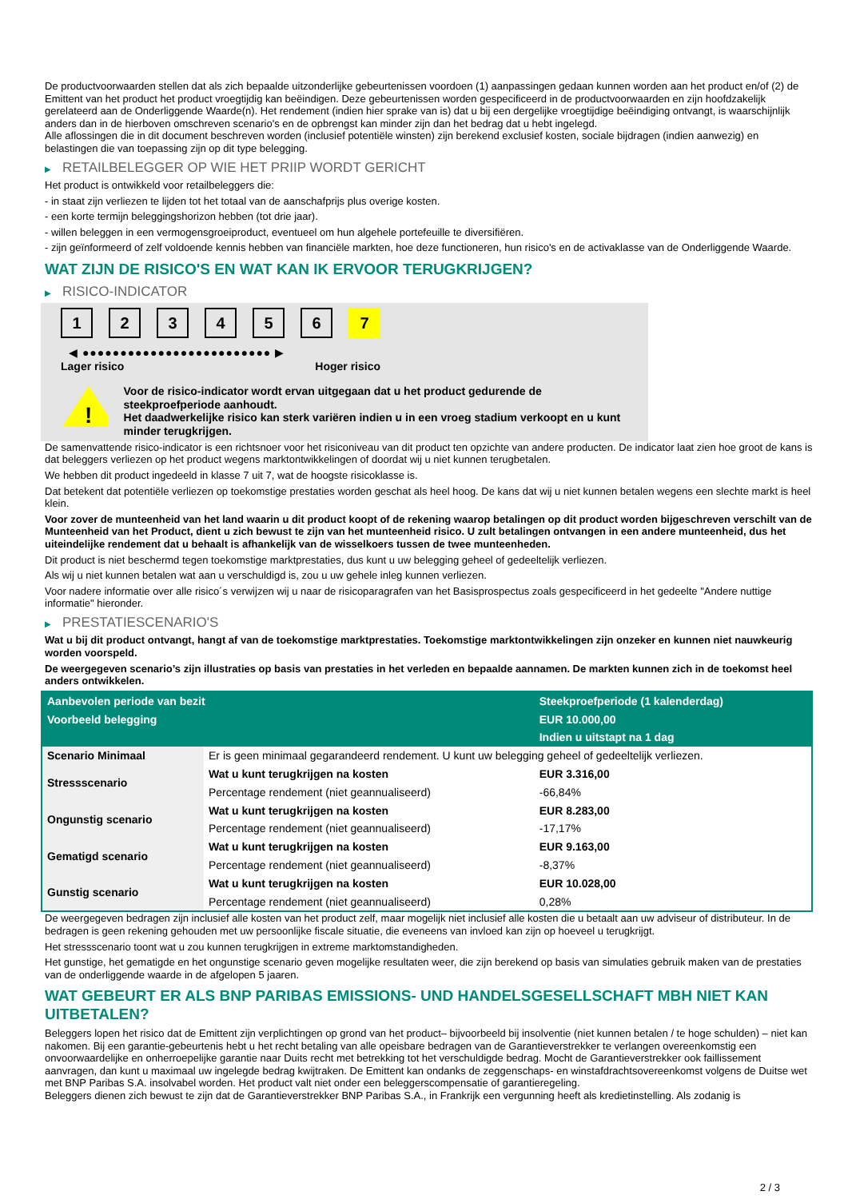De productvoorwaarden stellen dat als zich bepaalde uitzonderlijke gebeurtenissen voordoen (1) aanpassingen gedaan kunnen worden aan het product en/of (2) de Emittent van het product het product vroegtijdig kan beëindigen. Deze gebeurtenissen worden gespecificeerd in de productvoorwaarden en zijn hoofdzakelijk gerelateerd aan de Onderliggende Waarde(n). Het rendement (indien hier sprake van is) dat u bij een dergelijke vroegtijdige beëindiging ontvangt, is waarschijnlijk anders dan in de hierboven omschreven scenario's en de opbrengst kan minder zijn dan het bedrag dat u hebt ingelegd.
Alle aflossingen die in dit document beschreven worden (inclusief potentiële winsten) zijn berekend exclusief kosten, sociale bijdragen (indien aanwezig) en belastingen die van toepassing zijn op dit type belegging.
▶ RETAILBELEGGER OP WIE HET PRIIP WORDT GERICHT
Het product is ontwikkeld voor retailbeleggers die:
- in staat zijn verliezen te lijden tot het totaal van de aanschafprijs plus overige kosten.
- een korte termijn beleggingshorizon hebben (tot drie jaar).
- willen beleggen in een vermogensgroeiproduct, eventueel om hun algehele portefeuille te diversifiëren.
- zijn geïnformeerd of zelf voldoende kennis hebben van financiële markten, hoe deze functioneren, hun risico's en de activaklasse van de Onderliggende Waarde.
WAT ZIJN DE RISICO'S EN WAT KAN IK ERVOOR TERUGKRIJGEN?
▶ RISICO-INDICATOR
1 2 3 4 5 6 7
◀ ●●●●●●●●●●●●●●●●●●●●●●●●● ▶
Lager risico Hoger risico
!
Voor de risico-indicator wordt ervan uitgegaan dat u het product gedurende de steekproefperiode aanhoudt.
Het daadwerkelijke risico kan sterk variëren indien u in een vroeg stadium verkoopt en u kunt minder terugkrijgen.
De samenvattende risico-indicator is een richtsnoer voor het risiconiveau van dit product ten opzichte van andere producten. De indicator laat zien hoe groot de kans is dat beleggers verliezen op het product wegens marktontwikkelingen of doordat wij u niet kunnen terugbetalen.
We hebben dit product ingedeeld in klasse 7 uit 7, wat de hoogste risicoklasse is.
Dat betekent dat potentiële verliezen op toekomstige prestaties worden geschat als heel hoog. De kans dat wij u niet kunnen betalen wegens een slechte markt is heel klein.
Voor zover de munteenheid van het land waarin u dit product koopt of de rekening waarop betalingen op dit product worden bijgeschreven verschilt van de Munteenheid van het Product, dient u zich bewust te zijn van het munteenheid risico. U zult betalingen ontvangen in een andere munteenheid, dus het uiteindelijke rendement dat u behaalt is afhankelijk van de wisselkoers tussen de twee munteenheden.
Dit product is niet beschermd tegen toekomstige marktprestaties, dus kunt u uw belegging geheel of gedeeltelijk verliezen.
Als wij u niet kunnen betalen wat aan u verschuldigd is, zou u uw gehele inleg kunnen verliezen.
Voor nadere informatie over alle risico´s verwijzen wij u naar de risicoparagrafen van het Basisprospectus zoals gespecificeerd in het gedeelte "Andere nuttige informatie" hieronder.
▶ PRESTATIESCENARIO'S
Wat u bij dit product ontvangt, hangt af van de toekomstige marktprestaties. Toekomstige marktontwikkelingen zijn onzeker en kunnen niet nauwkeurig worden voorspeld.
De weergegeven scenario’s zijn illustraties op basis van prestaties in het verleden en bepaalde aannamen. De markten kunnen zich in de toekomst heel anders ontwikkelen.
| Aanbevolen periode van bezit | | Steekproefperiode (1 kalenderdag) |
| --- | --- | --- |
| Voorbeeld belegging | | EUR 10.000,00 |
| | | Indien u uitstapt na 1 dag |
| Scenario Minimaal | Er is geen minimaal gegarandeerd rendement. U kunt uw belegging geheel of gedeeltelijk verliezen. | |
| Stressscenario | Wat u kunt terugkrijgen na kosten | EUR 3.316,00 |
| | Percentage rendement (niet geannualiseerd) | -66,84% |
| Ongunstig scenario | Wat u kunt terugkrijgen na kosten | EUR 8.283,00 |
| | Percentage rendement (niet geannualiseerd) | -17,17% |
| Gematigd scenario | Wat u kunt terugkrijgen na kosten | EUR 9.163,00 |
| | Percentage rendement (niet geannualiseerd) | -8,37% |
| Gunstig scenario | Wat u kunt terugkrijgen na kosten | EUR 10.028,00 |
| | Percentage rendement (niet geannualiseerd) | 0,28% |
De weergegeven bedragen zijn inclusief alle kosten van het product zelf, maar mogelijk niet inclusief alle kosten die u betaalt aan uw adviseur of distributeur. In de bedragen is geen rekening gehouden met uw persoonlijke fiscale situatie, die eveneens van invloed kan zijn op hoeveel u terugkrijgt.
Het stressscenario toont wat u zou kunnen terugkrijgen in extreme marktomstandigheden.
Het gunstige, het gematigde en het ongunstige scenario geven mogelijke resultaten weer, die zijn berekend op basis van simulaties gebruik maken van de prestaties van de onderliggende waarde in de afgelopen 5 jaaren.
WAT GEBEURT ER ALS BNP PARIBAS EMISSIONS- UND HANDELSGESELLSCHAFT MBH NIET KAN UITBETALEN?
Beleggers lopen het risico dat de Emittent zijn verplichtingen op grond van het product– bijvoorbeeld bij insolventie (niet kunnen betalen / te hoge schulden) – niet kan nakomen. Bij een garantie-gebeurtenis hebt u het recht betaling van alle opeisbare bedragen van de Garantieverstrekker te verlangen overeenkomstig een onvoorwaardelijke en onherroepelijke garantie naar Duits recht met betrekking tot het verschuldigde bedrag. Mocht de Garantieverstrekker ook faillissement aanvragen, dan kunt u maximaal uw ingelegde bedrag kwijtraken. De Emittent kan ondanks de zeggenschaps- en winstafdrachtsovereenkomst volgens de Duitse wet met BNP Paribas S.A. insolvabel worden. Het product valt niet onder een beleggerscompensatie of garantieregeling.
Beleggers dienen zich bewust te zijn dat de Garantieverstrekker BNP Paribas S.A., in Frankrijk een vergunning heeft als kredietinstelling. Als zodanig is
2 / 3